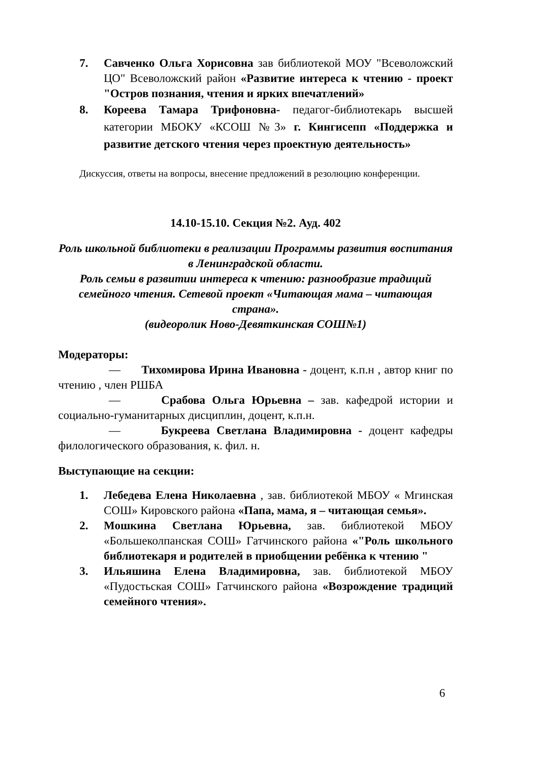7. Савченко Ольга Хорисовна зав библиотекой МОУ "Всеволожский ЦО" Всеволожский район «Развитие интереса к чтению - проект "Остров познания, чтения и ярких впечатлений»
8. Кореева Тамара Трифоновна- педагог-библиотекарь высшей категории МБОКУ «КСОШ №3» г. Кингисепп «Поддержка и развитие детского чтения через проектную деятельность»
Дискуссия, ответы на вопросы, внесение предложений в резолюцию конференции.
14.10-15.10. Секция №2. Ауд. 402
Роль школьной библиотеки в реализации Программы развития воспитания в Ленинградской области.
Роль семьи в развитии интереса к чтению: разнообразие традиций семейного чтения. Сетевой проект «Читающая мама – читающая страна».
(видеоролик Ново-Девяткинская СОШ№1)
Модераторы:
— Тихомирова Ирина Ивановна - доцент, к.п.н , автор книг по чтению , член РШБА
— Срабова Ольга Юрьевна – зав. кафедрой истории и социально-гуманитарных дисциплин, доцент, к.п.н.
— Букреева Светлана Владимировна - доцент кафедры филологического образования, к. фил. н.
Выступающие на секции:
1. Лебедева Елена Николаевна , зав. библиотекой МБОУ « Мгинская СОШ» Кировского района «Папа, мама, я – читающая семья».
2. Мошкина Светлана Юрьевна, зав. библиотекой МБОУ «Большеколпанская СОШ» Гатчинского района «"Роль школьного библиотекаря и родителей в приобщении ребёнка к чтению "
3. Ильяшина Елена Владимировна, зав. библиотекой МБОУ «Пудостьская СОШ» Гатчинского района «Возрождение традиций семейного чтения».
6